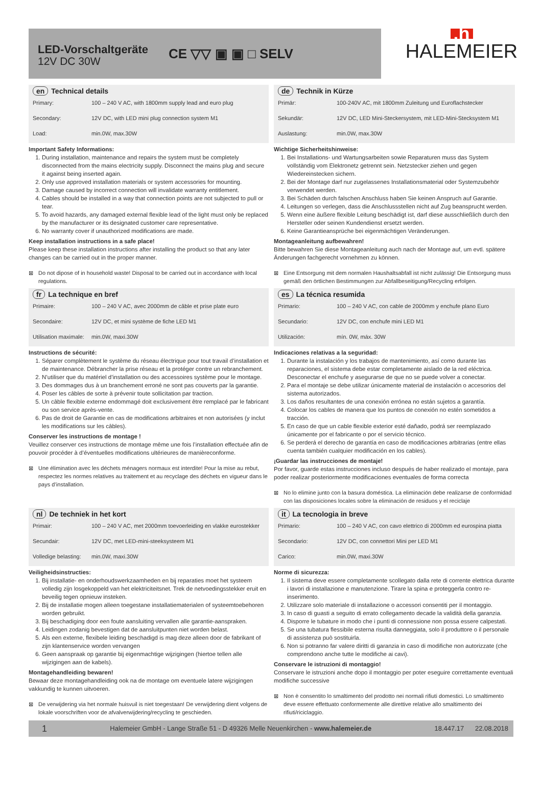LED-Vorschaltgeräte
12V DC 30W
CE ▽▽ ▣ ▣ □ SELV
.h
HALEMEIER
en Technical details
| Primary: | 100 – 240 V AC, with 1800mm supply lead and euro plug |
| Secondary: | 12V DC, with LED mini plug connection system M1 |
| Load: | min.0W, max.30W |
Important Safety Informations:
1. During installation, maintenance and repairs the system must be completely disconnected from the mains electricity supply. Disconnect the mains plug and secure it against being inserted again.
2. Only use approved installation materials or system accessories for mounting.
3. Damage caused by incorrect connection will invalidate warranty entitlement.
4. Cables should be installed in a way that connection points are not subjected to pull or tear.
5. To avoid hazards, any damaged external flexible lead of the light must only be replaced by the manufacturer or its designated customer care representative.
6. No warranty cover if unauthorized modifications are made.
Keep installation instructions in a safe place!
Please keep these installation instructions after installing the product so that any later changes can be carried out in the proper manner.
⊠ Do not dipose of in household waste! Disposal to be carried out in accordance with local regulations.
de Technik in Kürze
| Primär: | 100-240V AC, mit 1800mm Zuleitung und Euroflachstecker |
| Sekundär: | 12V DC, LED Mini-Steckersystem, mit LED-Mini-Stecksystem M1 |
| Auslastung: | min.0W, max.30W |
Wichtige Sicherheitshinweise:
1. Bei Installations- und Wartungsarbeiten sowie Reparaturen muss das System vollständig vom Elektronetz getrennt sein. Netzstecker ziehen und gegen Wiedereinstecken sichern.
2. Bei der Montage darf nur zugelassenes Installationsmaterial oder Systemzubehör verwendet werden.
3. Bei Schäden durch falschen Anschluss haben Sie keinen Anspruch auf Garantie.
4. Leitungen so verlegen, dass die Anschlussstellen nicht auf Zug beansprucht werden.
5. Wenn eine äußere flexible Leitung beschädigt ist, darf diese ausschließlich durch den Hersteller oder seinen Kundendienst ersetzt werden.
6. Keine Garantieansprüche bei eigenmächtigen Veränderungen.
Montageanleitung aufbewahren!
Bitte bewahren Sie diese Montageanleitung auch nach der Montage auf, um evtl. spätere Änderungen fachgerecht vornehmen zu können.
⊠ Eine Entsorgung mit dem normalen Haushaltsabfall ist nicht zulässig! Die Entsorgung muss gemäß den örtlichen Bestimmungen zur Abfallbeseitigung/Recycling erfolgen.
fr La technique en bref
| Primaire: | 100 – 240 V AC, avec 2000mm de câble et prise plate euro |
| Secondaire: | 12V DC, et mini système de fiche LED M1 |
| Utilisation maximale: | min.0W, maxi.30W |
Instructions de sécurité:
1. Séparer complètement le système du réseau électrique pour tout travail d’installation et de maintenance. Débrancher la prise réseau et la protéger contre un rebranchement.
2. N’utiliser que du matériel d’installation ou des accessoires système pour le montage.
3. Des dommages dus à un branchement erroné ne sont pas couverts par la garantie.
4. Poser les câbles de sorte à prévenir toute sollicitation par traction.
5. Un câble flexible externe endommagé doit exclusivement être remplacé par le fabricant ou son service après-vente.
6. Pas de droit de Garantie en cas de modifications arbitraires et non autorisées (y inclut les modifications sur les câbles).
Conserver les instructions de montage !
Veuillez conserver ces instructions de montage même une fois l’installation effectuée afin de pouvoir procéder à d’éventuelles modifications ultérieures de manièreconforme.
⊠ Une élimination avec les déchets ménagers normaux est interdite! Pour la mise au rebut, respectez les normes relatives au traitement et au recyclage des déchets en vigueur dans le pays d’installation.
es La técnica resumida
| Primario: | 100 – 240 V AC, con cable de 2000mm y enchufe plano Euro |
| Secundario: | 12V DC, con enchufe mini LED M1 |
| Utilización: | mín. 0W, máx. 30W |
Indicaciones relativas a la seguridad:
1. Durante la instalación y los trabajos de mantenimiento, así como durante las reparaciones, el sistema debe estar completamente aislado de la red eléctrica. Desconectar el enchufe y asegurarse de que no se puede volver a conectar.
2. Para el montaje se debe utilizar únicamente material de instalación o accesorios del sistema autorizados.
3. Los daños resultantes de una conexión errónea no están sujetos a garantía.
4. Colocar los cables de manera que los puntos de conexión no estén sometidos a tracción.
5. En caso de que un cable flexible exterior esté dañado, podrá ser reemplazado únicamente por el fabricante o por el servicio técnico.
6. Se perderá el derecho de garantía en caso de modificaciones arbitrarias (entre ellas cuenta también cualquier modificación en los cables).
¡Guardar las instrucciones de montaje!
Por favor, guarde estas instrucciones incluso después de haber realizado el montaje, para poder realizar posteriormente modificaciones eventuales de forma correcta
⊠ No lo elimine junto con la basura doméstica. La eliminación debe realizarse de conformidad con las disposiciones locales sobre la eliminación de residuos y el reciclaje
nl De techniek in het kort
| Primair: | 100 – 240 V AC, met 2000mm toevoerleiding en vlakke eurostekker |
| Secundair: | 12V DC, met LED-mini-steeksysteem M1 |
| Volledige belasting: | min.0W, maxi.30W |
Veiligheidsinstructies:
1. Bij installatie- en onderhoudswerkzaamheden en bij reparaties moet het systeem volledig zijn losgekoppeld van het elektriciteitsnet. Trek de netvoedingsstekker eruit en beveilig tegen opnieuw insteken.
2. Bij de installatie mogen alleen toegestane installatiematerialen of systeemtoebehoren worden gebruikt.
3. Bij beschadiging door een foute aansluiting vervallen alle garantie-aanspraken.
4. Leidingen zodanig bevestigen dat de aansluitpunten niet worden belast.
5. Als een externe, flexibele leiding beschadigd is mag deze alleen door de fabrikant of zijn klantenservice worden vervangen
6. Geen aanspraak op garantie bij eigenmachtige wijzigingen (hiertoe tellen alle wijzigingen aan de kabels).
Montagehandleiding bewaren!
Bewaar deze montagehandleiding ook na de montage om eventuele latere wijzigingen vakkundig te kunnen uitvoeren.
⊠ De verwijdering via het normale huisvuil is niet toegestaan! De verwijdering dient volgens de lokale voorschriften voor de afvalverwijdering/recycling te geschieden.
it La tecnologia in breve
| Primario: | 100 – 240 V AC, con cavo elettrico di 2000mm ed eurospina piatta |
| Secondario: | 12V DC, con connettori Mini per LED M1 |
| Carico: | min.0W, maxi.30W |
Norme di sicurezza:
1. Il sistema deve essere completamente scollegato dalla rete di corrente elettrica durante i lavori di installazione e manutenzione. Tirare la spina e proteggerla contro re-inserimento.
2. Utilizzare solo materiale di installazione o accessori consentiti per il montaggio.
3. In caso di guasti a seguito di errato collegamento decade la validità della garanzia.
4. Disporre le tubature in modo che i punti di connessione non possa essere calpestati.
5. Se una tubatura flessibile esterna risulta danneggiata, solo il produttore o il personale di assistenza può sostituirla.
6. Non si potranno far valere diritti di garanzia in caso di modifiche non autorizzate (che comprendono anche tutte le modifiche ai cavi).
Conservare le istruzioni di montaggio!
Conservare le istruzioni anche dopo il montaggio per poter eseguire correttamente eventuali modifiche successive
⊠ Non è consentito lo smaltimento del prodotto nei normali rifiuti domestici. Lo smaltimento deve essere effettuato conformemente alle direttive relative allo smaltimento dei rifiuti/riciclaggio.
1 Halemeier GmbH - Lange Straße 51 - D 49326 Melle Neuenkirchen - www.halemeier.de 18.447.17 22.08.2018